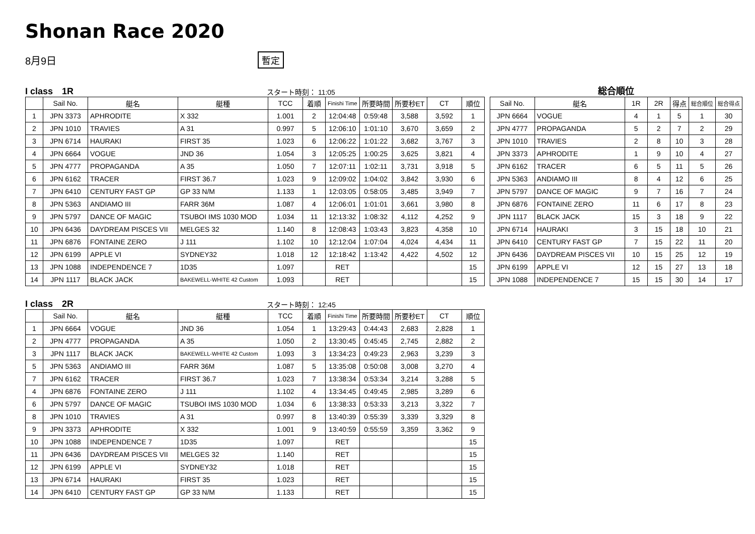Shonan Race 2020
8月9日 暫定
I class　1R スタート時刻： 11:05
| | Sail No. | 艇名 | 艇種 | TCC | 着順 | Finishi Time | 所要時間 | 所要秒ET | CT | 順位 |
| --- | --- | --- | --- | --- | --- | --- | --- | --- | --- | --- |
| 1 | JPN 3373 | APHRODITE | X 332 | 1.001 | 2 | 12:04:48 | 0:59:48 | 3,588 | 3,592 | 1 |
| 2 | JPN 1010 | TRAVIES | A 31 | 0.997 | 5 | 12:06:10 | 1:01:10 | 3,670 | 3,659 | 2 |
| 3 | JPN 6714 | HAURAKI | FIRST 35 | 1.023 | 6 | 12:06:22 | 1:01:22 | 3,682 | 3,767 | 3 |
| 4 | JPN 6664 | VOGUE | JND 36 | 1.054 | 3 | 12:05:25 | 1:00:25 | 3,625 | 3,821 | 4 |
| 5 | JPN 4777 | PROPAGANDA | A 35 | 1.050 | 7 | 12:07:11 | 1:02:11 | 3,731 | 3,918 | 5 |
| 6 | JPN 6162 | TRACER | FIRST 36.7 | 1.023 | 9 | 12:09:02 | 1:04:02 | 3,842 | 3,930 | 6 |
| 7 | JPN 6410 | CENTURY FAST GP | GP 33 N/M | 1.133 | 1 | 12:03:05 | 0:58:05 | 3,485 | 3,949 | 7 |
| 8 | JPN 5363 | ANDIAMO III | FARR 36M | 1.087 | 4 | 12:06:01 | 1:01:01 | 3,661 | 3,980 | 8 |
| 9 | JPN 5797 | DANCE OF MAGIC | TSUBOI IMS 1030 MOD | 1.034 | 11 | 12:13:32 | 1:08:32 | 4,112 | 4,252 | 9 |
| 10 | JPN 6436 | DAYDREAM PISCES VII | MELGES 32 | 1.140 | 8 | 12:08:43 | 1:03:43 | 3,823 | 4,358 | 10 |
| 11 | JPN 6876 | FONTAINE ZERO | J 111 | 1.102 | 10 | 12:12:04 | 1:07:04 | 4,024 | 4,434 | 11 |
| 12 | JPN 6199 | APPLE VI | SYDNEY32 | 1.018 | 12 | 12:18:42 | 1:13:42 | 4,422 | 4,502 | 12 |
| 13 | JPN 1088 | INDEPENDENCE 7 | 1D35 | 1.097 | | RET | | | | 15 |
| 14 | JPN 1117 | BLACK JACK | BAKEWELL-WHITE 42 Custom | 1.093 | | RET | | | | 15 |
総合順位
| Sail No. | 艇名 | 1R | 2R | 得点 | 総合順位 | 総合得点 |
| --- | --- | --- | --- | --- | --- | --- |
| JPN 6664 | VOGUE | 4 | 1 | 5 | 1 | 30 |
| JPN 4777 | PROPAGANDA | 5 | 2 | 7 | 2 | 29 |
| JPN 1010 | TRAVIES | 2 | 8 | 10 | 3 | 28 |
| JPN 3373 | APHRODITE | 1 | 9 | 10 | 4 | 27 |
| JPN 6162 | TRACER | 6 | 5 | 11 | 5 | 26 |
| JPN 5363 | ANDIAMO III | 8 | 4 | 12 | 6 | 25 |
| JPN 5797 | DANCE OF MAGIC | 9 | 7 | 16 | 7 | 24 |
| JPN 6876 | FONTAINE ZERO | 11 | 6 | 17 | 8 | 23 |
| JPN 1117 | BLACK JACK | 15 | 3 | 18 | 9 | 22 |
| JPN 6714 | HAURAKI | 3 | 15 | 18 | 10 | 21 |
| JPN 6410 | CENTURY FAST GP | 7 | 15 | 22 | 11 | 20 |
| JPN 6436 | DAYDREAM PISCES VII | 10 | 15 | 25 | 12 | 19 |
| JPN 6199 | APPLE VI | 12 | 15 | 27 | 13 | 18 |
| JPN 1088 | INDEPENDENCE 7 | 15 | 15 | 30 | 14 | 17 |
I class　2R スタート時刻： 12:45
| | Sail No. | 艇名 | 艇種 | TCC | 着順 | Finishi Time | 所要時間 | 所要秒ET | CT | 順位 |
| --- | --- | --- | --- | --- | --- | --- | --- | --- | --- | --- |
| 1 | JPN 6664 | VOGUE | JND 36 | 1.054 | 1 | 13:29:43 | 0:44:43 | 2,683 | 2,828 | 1 |
| 2 | JPN 4777 | PROPAGANDA | A 35 | 1.050 | 2 | 13:30:45 | 0:45:45 | 2,745 | 2,882 | 2 |
| 3 | JPN 1117 | BLACK JACK | BAKEWELL-WHITE 42 Custom | 1.093 | 3 | 13:34:23 | 0:49:23 | 2,963 | 3,239 | 3 |
| 5 | JPN 5363 | ANDIAMO III | FARR 36M | 1.087 | 5 | 13:35:08 | 0:50:08 | 3,008 | 3,270 | 4 |
| 7 | JPN 6162 | TRACER | FIRST 36.7 | 1.023 | 7 | 13:38:34 | 0:53:34 | 3,214 | 3,288 | 5 |
| 4 | JPN 6876 | FONTAINE ZERO | J 111 | 1.102 | 4 | 13:34:45 | 0:49:45 | 2,985 | 3,289 | 6 |
| 6 | JPN 5797 | DANCE OF MAGIC | TSUBOI IMS 1030 MOD | 1.034 | 6 | 13:38:33 | 0:53:33 | 3,213 | 3,322 | 7 |
| 8 | JPN 1010 | TRAVIES | A 31 | 0.997 | 8 | 13:40:39 | 0:55:39 | 3,339 | 3,329 | 8 |
| 9 | JPN 3373 | APHRODITE | X 332 | 1.001 | 9 | 13:40:59 | 0:55:59 | 3,359 | 3,362 | 9 |
| 10 | JPN 1088 | INDEPENDENCE 7 | 1D35 | 1.097 | | RET | | | | 15 |
| 11 | JPN 6436 | DAYDREAM PISCES VII | MELGES 32 | 1.140 | | RET | | | | 15 |
| 12 | JPN 6199 | APPLE VI | SYDNEY32 | 1.018 | | RET | | | | 15 |
| 13 | JPN 6714 | HAURAKI | FIRST 35 | 1.023 | | RET | | | | 15 |
| 14 | JPN 6410 | CENTURY FAST GP | GP 33 N/M | 1.133 | | RET | | | | 15 |